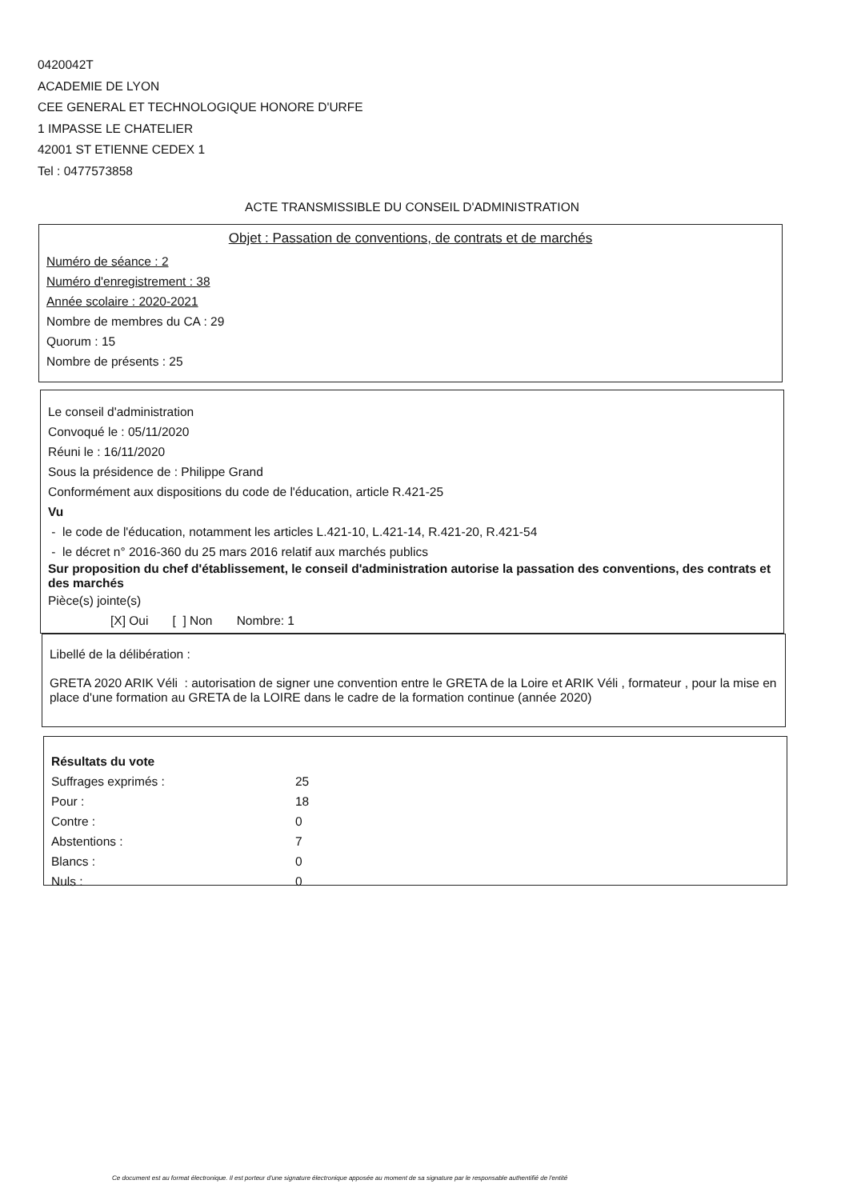0420042T
ACADEMIE DE LYON
CEE GENERAL ET TECHNOLOGIQUE HONORE D'URFE
1 IMPASSE LE CHATELIER
42001 ST ETIENNE CEDEX 1
Tel : 0477573858
ACTE TRANSMISSIBLE DU CONSEIL D'ADMINISTRATION
Objet : Passation de conventions, de contrats et de marchés
Numéro de séance : 2
Numéro d'enregistrement : 38
Année scolaire : 2020-2021
Nombre de membres du CA : 29
Quorum : 15
Nombre de présents : 25
Le conseil d'administration
Convoqué le : 05/11/2020
Réuni le : 16/11/2020
Sous la présidence de : Philippe Grand
Conformément aux dispositions du code de l'éducation, article R.421-25
Vu
- le code de l'éducation, notamment les articles L.421-10, L.421-14, R.421-20, R.421-54
- le décret n° 2016-360 du 25 mars 2016 relatif aux marchés publics
Sur proposition du chef d'établissement, le conseil d'administration autorise la passation des conventions, des contrats et des marchés
Pièce(s) jointe(s)
[X] Oui [ ] Non Nombre: 1
Libellé de la délibération :
GRETA 2020 ARIK Véli : autorisation de signer une convention entre le GRETA de la Loire et ARIK Véli , formateur , pour la mise en place d'une formation au GRETA de la LOIRE dans le cadre de la formation continue (année 2020)
Résultats du vote
| Suffrages exprimés : | 25 |
| Pour : | 18 |
| Contre : | 0 |
| Abstentions : | 7 |
| Blancs : | 0 |
| Nuls : | 0 |
Ce document est au format électronique. Il est porteur d'une signature électronique apposée au moment de sa signature par le responsable authentifié de l'entité